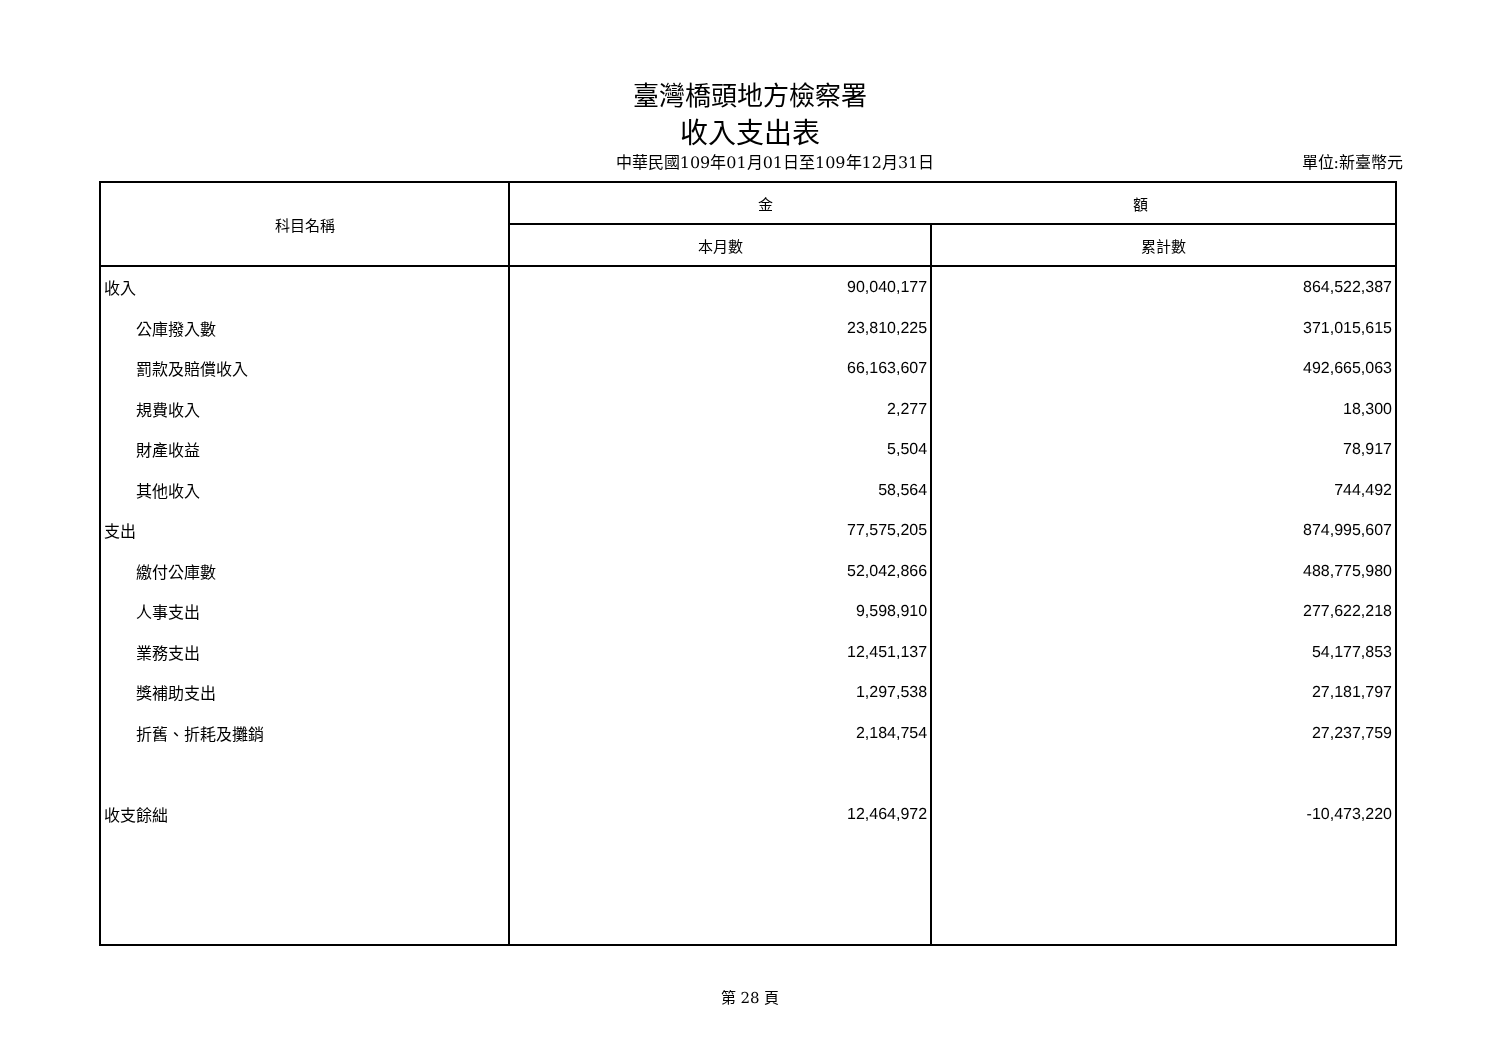臺灣橋頭地方檢察署
收入支出表
中華民國109年01月01日至109年12月31日
單位:新臺幣元
| 科目名稱 | 金 額 | |
| --- | --- | --- |
| | 本月數 | 累計數 |
| 收入 | 90,040,177 | 864,522,387 |
| 公庫撥入數 | 23,810,225 | 371,015,615 |
| 罰款及賠償收入 | 66,163,607 | 492,665,063 |
| 規費收入 | 2,277 | 18,300 |
| 財產收益 | 5,504 | 78,917 |
| 其他收入 | 58,564 | 744,492 |
| 支出 | 77,575,205 | 874,995,607 |
| 繳付公庫數 | 52,042,866 | 488,775,980 |
| 人事支出 | 9,598,910 | 277,622,218 |
| 業務支出 | 12,451,137 | 54,177,853 |
| 獎補助支出 | 1,297,538 | 27,181,797 |
| 折舊、折耗及攤銷 | 2,184,754 | 27,237,759 |
| 收支餘絀 | 12,464,972 | -10,473,220 |
第 28 頁